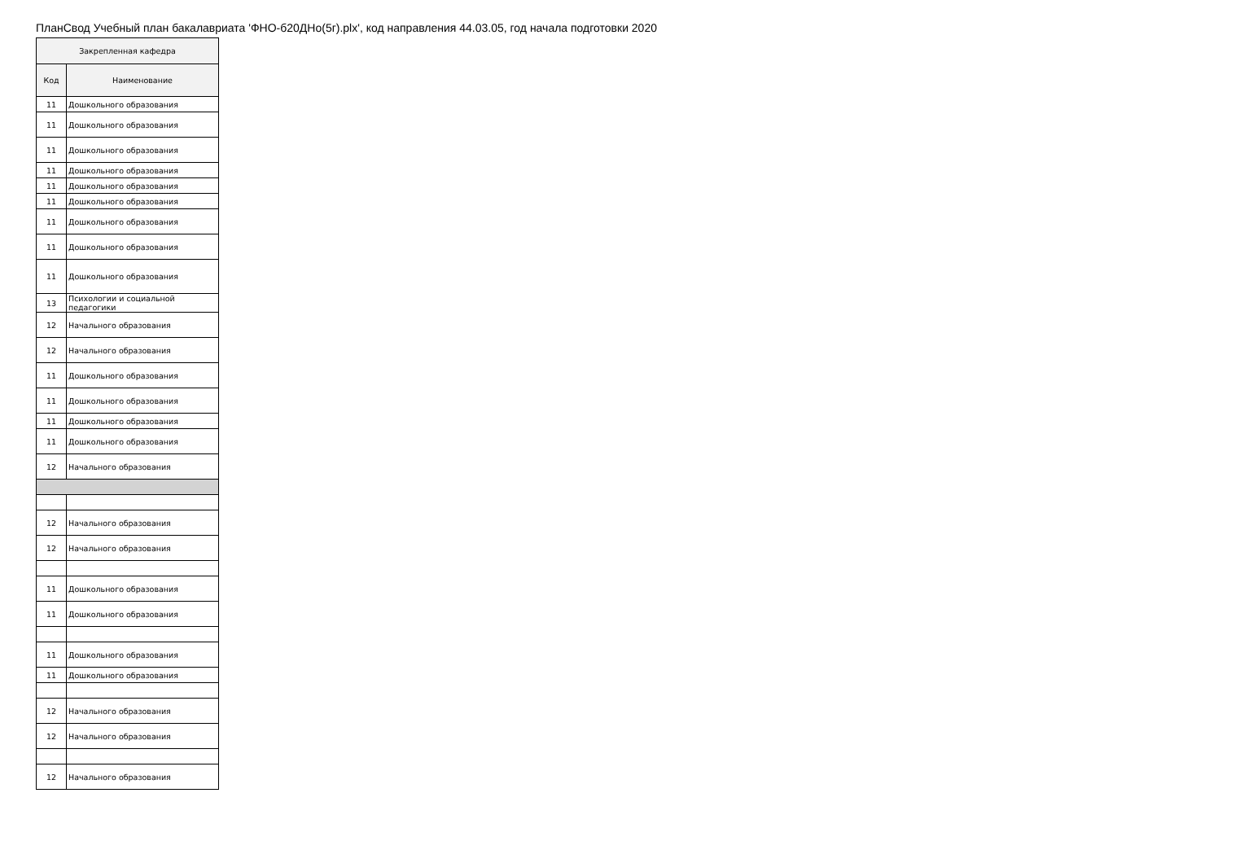ПланСвод Учебный план бакалавриата 'ФНО-б20ДНо(5г).plx', код направления 44.03.05, год начала подготовки 2020
| Закрепленная кафедра | |
| --- | --- |
| Код | Наименование |
| 11 | Дошкольного образования |
| 11 | Дошкольного образования |
| 11 | Дошкольного образования |
| 11 | Дошкольного образования |
| 11 | Дошкольного образования |
| 11 | Дошкольного образования |
| 11 | Дошкольного образования |
| 11 | Дошкольного образования |
| 11 | Дошкольного образования |
| 13 | Психологии и социальной педагогики |
| 12 | Начального образования |
| 12 | Начального образования |
| 11 | Дошкольного образования |
| 11 | Дошкольного образования |
| 11 | Дошкольного образования |
| 11 | Дошкольного образования |
| 12 | Начального образования |
| 12 | Начального образования |
| 12 | Начального образования |
| 11 | Дошкольного образования |
| 11 | Дошкольного образования |
| 11 | Дошкольного образования |
| 11 | Дошкольного образования |
| 12 | Начального образования |
| 12 | Начального образования |
| 12 | Начального образования |